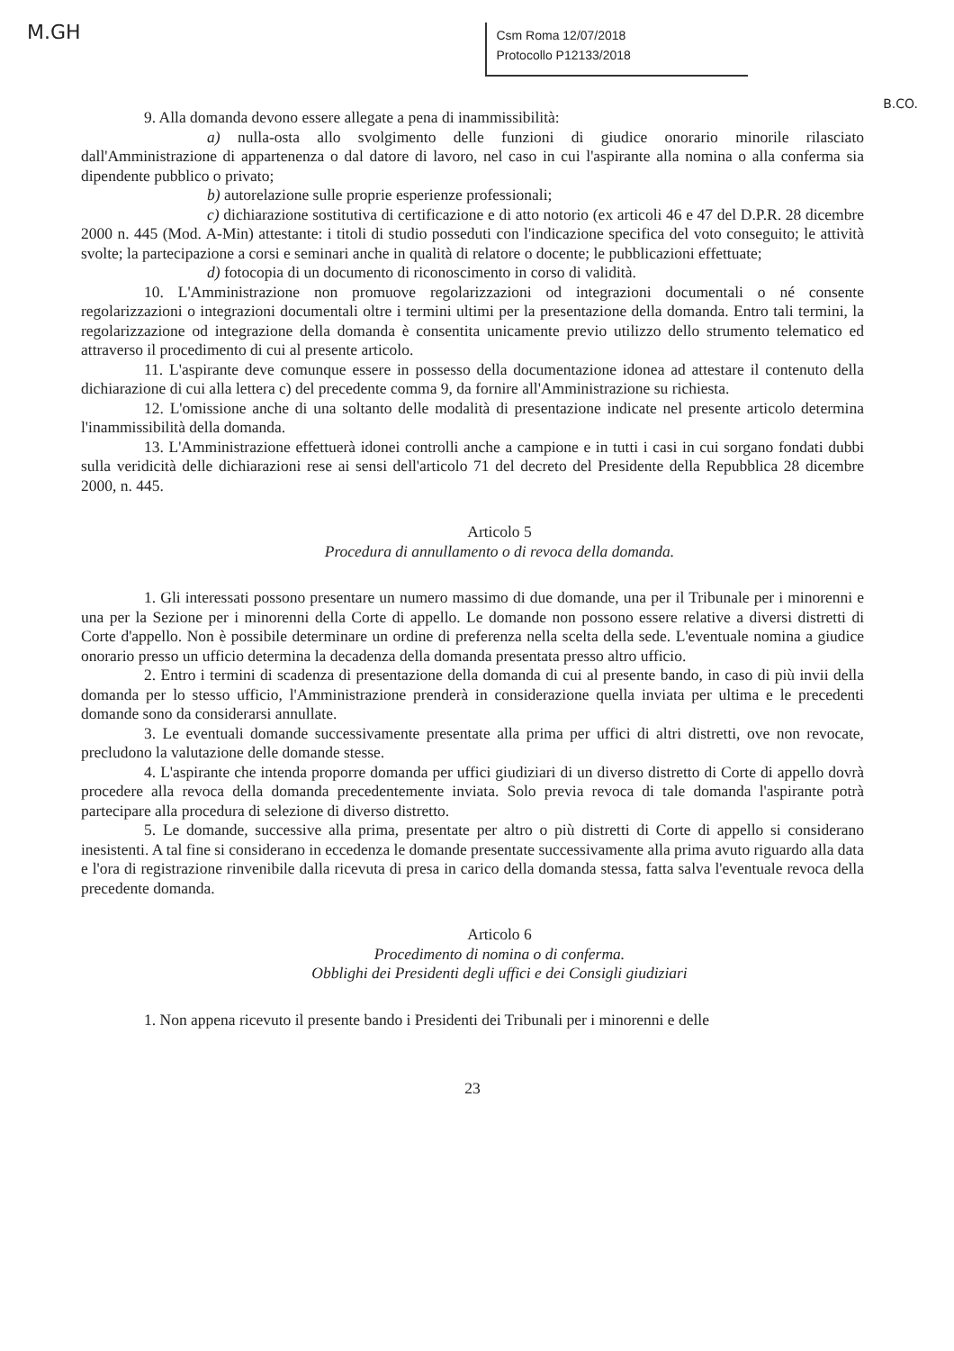M.GH
Csm Roma 12/07/2018
Protocollo P12133/2018
B.CO.
9. Alla domanda devono essere allegate a pena di inammissibilità:
a) nulla-osta allo svolgimento delle funzioni di giudice onorario minorile rilasciato dall'Amministrazione di appartenenza o dal datore di lavoro, nel caso in cui l'aspirante alla nomina o alla conferma sia dipendente pubblico o privato;
b) autorelazione sulle proprie esperienze professionali;
c) dichiarazione sostitutiva di certificazione e di atto notorio (ex articoli 46 e 47 del D.P.R. 28 dicembre 2000 n. 445 (Mod. A-Min) attestante: i titoli di studio posseduti con l'indicazione specifica del voto conseguito; le attività svolte; la partecipazione a corsi e seminari anche in qualità di relatore o docente; le pubblicazioni effettuate;
d) fotocopia di un documento di riconoscimento in corso di validità.
10. L'Amministrazione non promuove regolarizzazioni od integrazioni documentali o né consente regolarizzazioni o integrazioni documentali oltre i termini ultimi per la presentazione della domanda. Entro tali termini, la regolarizzazione od integrazione della domanda è consentita unicamente previo utilizzo dello strumento telematico ed attraverso il procedimento di cui al presente articolo.
11. L'aspirante deve comunque essere in possesso della documentazione idonea ad attestare il contenuto della dichiarazione di cui alla lettera c) del precedente comma 9, da fornire all'Amministrazione su richiesta.
12. L'omissione anche di una soltanto delle modalità di presentazione indicate nel presente articolo determina l'inammissibilità della domanda.
13. L'Amministrazione effettuerà idonei controlli anche a campione e in tutti i casi in cui sorgano fondati dubbi sulla veridicità delle dichiarazioni rese ai sensi dell'articolo 71 del decreto del Presidente della Repubblica 28 dicembre 2000, n. 445.
Articolo 5
Procedura di annullamento o di revoca della domanda.
1. Gli interessati possono presentare un numero massimo di due domande, una per il Tribunale per i minorenni e una per la Sezione per i minorenni della Corte di appello. Le domande non possono essere relative a diversi distretti di Corte d'appello. Non è possibile determinare un ordine di preferenza nella scelta della sede. L'eventuale nomina a giudice onorario presso un ufficio determina la decadenza della domanda presentata presso altro ufficio.
2. Entro i termini di scadenza di presentazione della domanda di cui al presente bando, in caso di più invii della domanda per lo stesso ufficio, l'Amministrazione prenderà in considerazione quella inviata per ultima e le precedenti domande sono da considerarsi annullate.
3. Le eventuali domande successivamente presentate alla prima per uffici di altri distretti, ove non revocate, precludono la valutazione delle domande stesse.
4. L'aspirante che intenda proporre domanda per uffici giudiziari di un diverso distretto di Corte di appello dovrà procedere alla revoca della domanda precedentemente inviata. Solo previa revoca di tale domanda l'aspirante potrà partecipare alla procedura di selezione di diverso distretto.
5. Le domande, successive alla prima, presentate per altro o più distretti di Corte di appello si considerano inesistenti. A tal fine si considerano in eccedenza le domande presentate successivamente alla prima avuto riguardo alla data e l'ora di registrazione rinvenibile dalla ricevuta di presa in carico della domanda stessa, fatta salva l'eventuale revoca della precedente domanda.
Articolo 6
Procedimento di nomina o di conferma.
Obblighi dei Presidenti degli uffici e dei Consigli giudiziari
1. Non appena ricevuto il presente bando i Presidenti dei Tribunali per i minorenni e delle
23